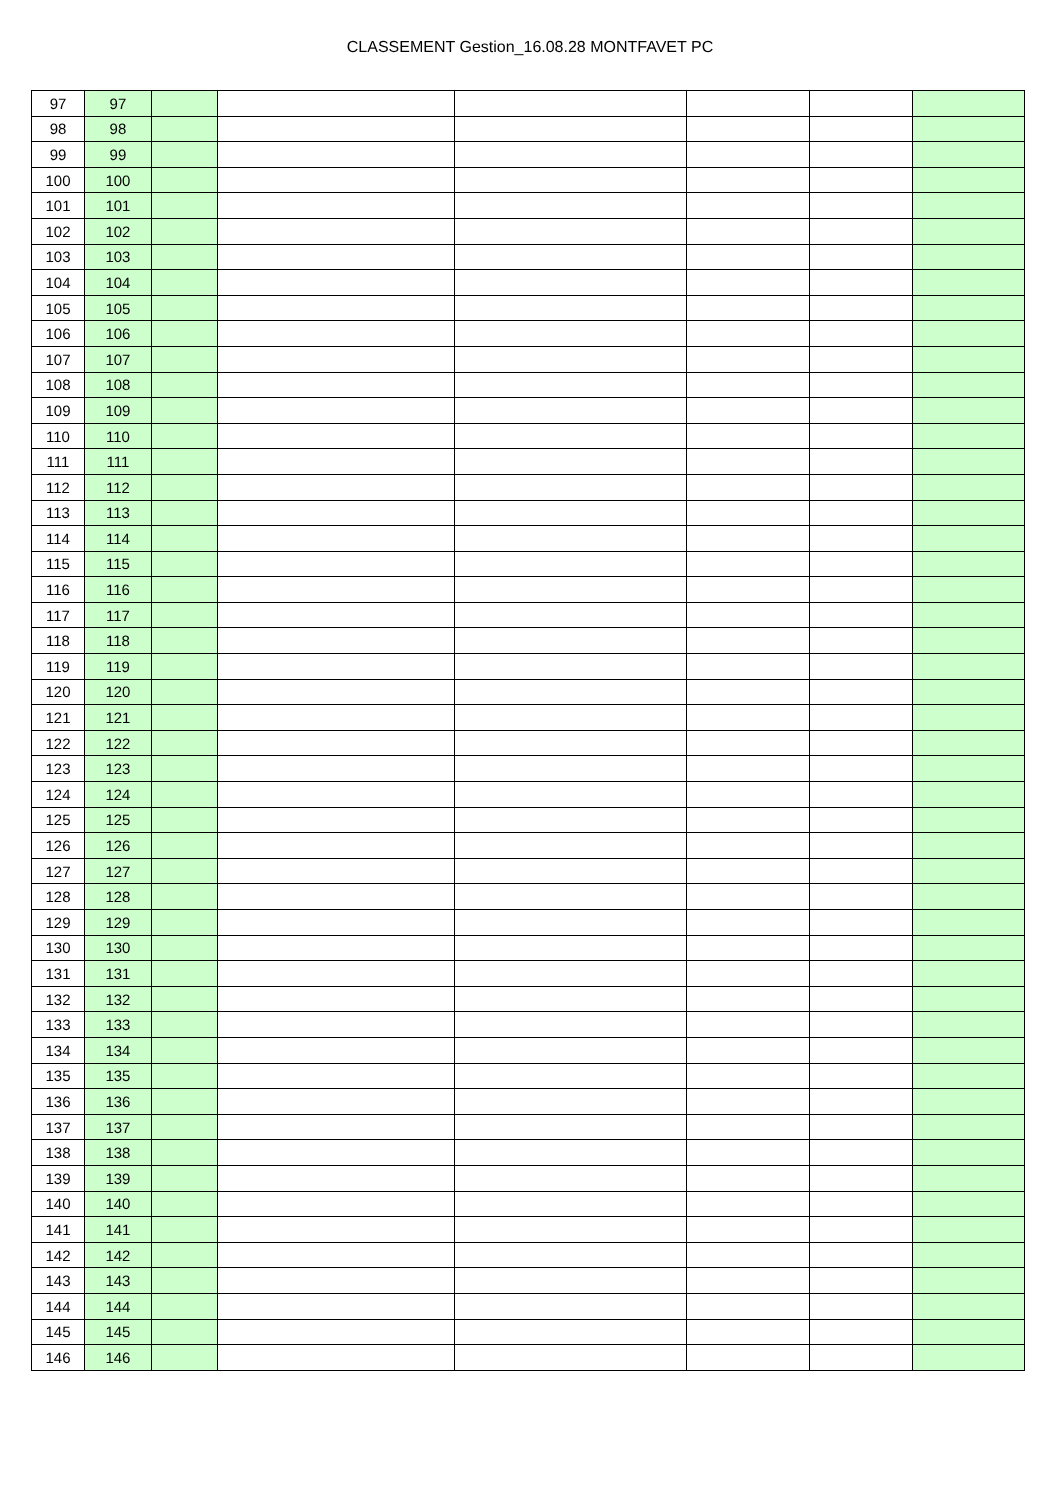CLASSEMENT Gestion_16.08.28 MONTFAVET PC
| 97 | 97 | | | | | | |
| 98 | 98 | | | | | | |
| 99 | 99 | | | | | | |
| 100 | 100 | | | | | | |
| 101 | 101 | | | | | | |
| 102 | 102 | | | | | | |
| 103 | 103 | | | | | | |
| 104 | 104 | | | | | | |
| 105 | 105 | | | | | | |
| 106 | 106 | | | | | | |
| 107 | 107 | | | | | | |
| 108 | 108 | | | | | | |
| 109 | 109 | | | | | | |
| 110 | 110 | | | | | | |
| 111 | 111 | | | | | | |
| 112 | 112 | | | | | | |
| 113 | 113 | | | | | | |
| 114 | 114 | | | | | | |
| 115 | 115 | | | | | | |
| 116 | 116 | | | | | | |
| 117 | 117 | | | | | | |
| 118 | 118 | | | | | | |
| 119 | 119 | | | | | | |
| 120 | 120 | | | | | | |
| 121 | 121 | | | | | | |
| 122 | 122 | | | | | | |
| 123 | 123 | | | | | | |
| 124 | 124 | | | | | | |
| 125 | 125 | | | | | | |
| 126 | 126 | | | | | | |
| 127 | 127 | | | | | | |
| 128 | 128 | | | | | | |
| 129 | 129 | | | | | | |
| 130 | 130 | | | | | | |
| 131 | 131 | | | | | | |
| 132 | 132 | | | | | | |
| 133 | 133 | | | | | | |
| 134 | 134 | | | | | | |
| 135 | 135 | | | | | | |
| 136 | 136 | | | | | | |
| 137 | 137 | | | | | | |
| 138 | 138 | | | | | | |
| 139 | 139 | | | | | | |
| 140 | 140 | | | | | | |
| 141 | 141 | | | | | | |
| 142 | 142 | | | | | | |
| 143 | 143 | | | | | | |
| 144 | 144 | | | | | | |
| 145 | 145 | | | | | | |
| 146 | 146 | | | | | | |